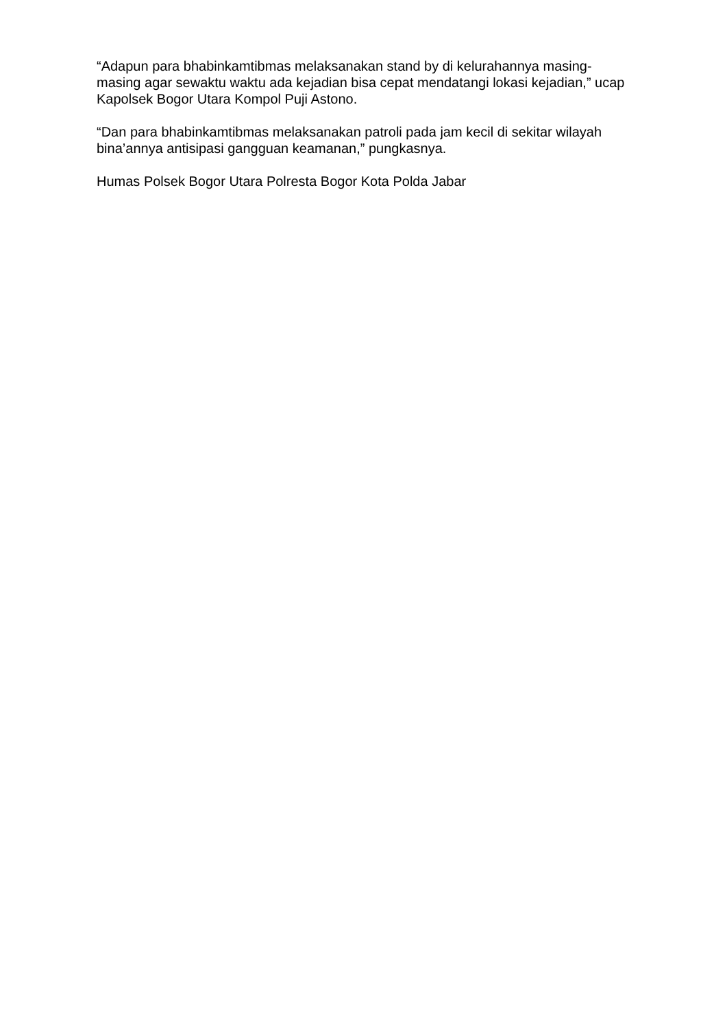“Adapun para bhabinkamtibmas melaksanakan stand by di kelurahannya masing-masing agar sewaktu waktu ada kejadian bisa cepat mendatangi lokasi kejadian,” ucap Kapolsek Bogor Utara Kompol Puji Astono.
“Dan para bhabinkamtibmas melaksanakan patroli pada jam kecil di sekitar wilayah bina’annya antisipasi gangguan keamanan,” pungkasnya.
Humas Polsek Bogor Utara Polresta Bogor Kota Polda Jabar